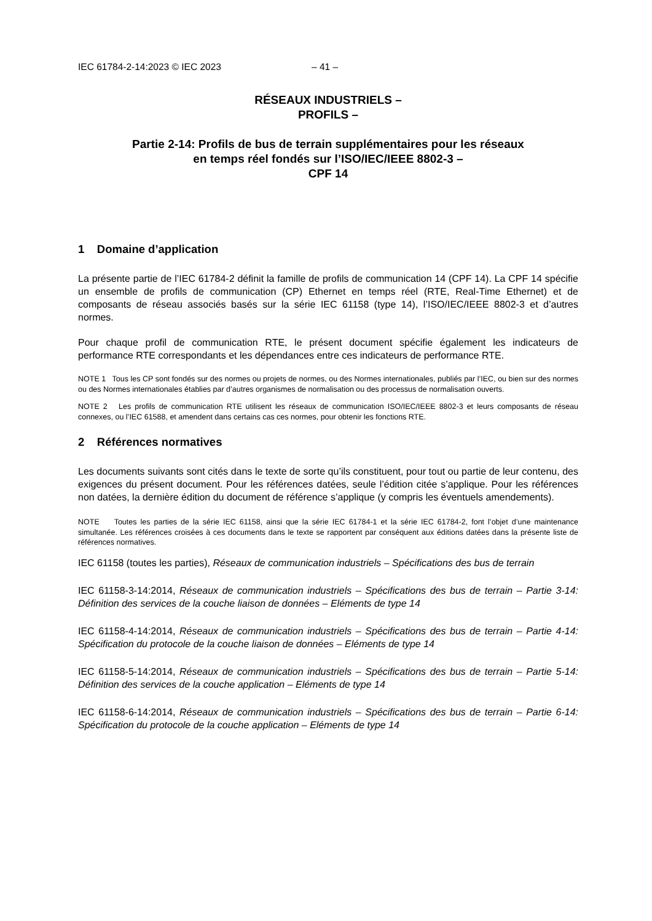IEC 61784-2-14:2023 © IEC 2023 – 41 –
RÉSEAUX INDUSTRIELS –
PROFILS –
Partie 2-14: Profils de bus de terrain supplémentaires pour les réseaux
en temps réel fondés sur l’ISO/IEC/IEEE 8802-3 –
CPF 14
1 Domaine d’application
La présente partie de l’IEC 61784-2 définit la famille de profils de communication 14 (CPF 14). La CPF 14 spécifie un ensemble de profils de communication (CP) Ethernet en temps réel (RTE, Real-Time Ethernet) et de composants de réseau associés basés sur la série IEC 61158 (type 14), l’ISO/IEC/IEEE 8802-3 et d’autres normes.
Pour chaque profil de communication RTE, le présent document spécifie également les indicateurs de performance RTE correspondants et les dépendances entre ces indicateurs de performance RTE.
NOTE 1 Tous les CP sont fondés sur des normes ou projets de normes, ou des Normes internationales, publiés par l’IEC, ou bien sur des normes ou des Normes internationales établies par d’autres organismes de normalisation ou des processus de normalisation ouverts.
NOTE 2 Les profils de communication RTE utilisent les réseaux de communication ISO/IEC/IEEE 8802-3 et leurs composants de réseau connexes, ou l’IEC 61588, et amendent dans certains cas ces normes, pour obtenir les fonctions RTE.
2 Références normatives
Les documents suivants sont cités dans le texte de sorte qu’ils constituent, pour tout ou partie de leur contenu, des exigences du présent document. Pour les références datées, seule l’édition citée s’applique. Pour les références non datées, la dernière édition du document de référence s’applique (y compris les éventuels amendements).
NOTE Toutes les parties de la série IEC 61158, ainsi que la série IEC 61784-1 et la série IEC 61784-2, font l’objet d’une maintenance simultanée. Les références croisées à ces documents dans le texte se rapportent par conséquent aux éditions datées dans la présente liste de références normatives.
IEC 61158 (toutes les parties), Réseaux de communication industriels – Spécifications des bus de terrain
IEC 61158-3-14:2014, Réseaux de communication industriels – Spécifications des bus de terrain – Partie 3-14: Définition des services de la couche liaison de données – Eléments de type 14
IEC 61158-4-14:2014, Réseaux de communication industriels – Spécifications des bus de terrain – Partie 4-14: Spécification du protocole de la couche liaison de données – Eléments de type 14
IEC 61158-5-14:2014, Réseaux de communication industriels – Spécifications des bus de terrain – Partie 5-14: Définition des services de la couche application – Eléments de type 14
IEC 61158-6-14:2014, Réseaux de communication industriels – Spécifications des bus de terrain – Partie 6-14: Spécification du protocole de la couche application – Eléments de type 14